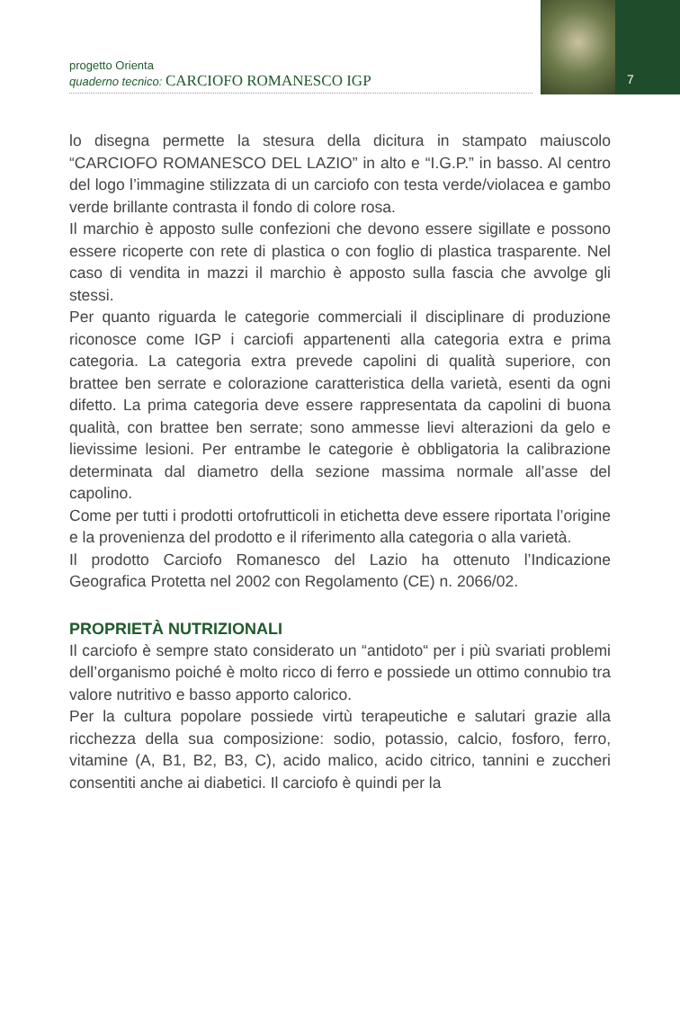progetto Orienta
quaderno tecnico: CARCIOFO ROMANESCO IGP
7
lo disegna permette la stesura della dicitura in stampato maiuscolo “CARCIOFO ROMANESCO DEL LAZIO” in alto e “I.G.P.” in basso. Al centro del logo l’immagine stilizzata di un carciofo con testa verde/violacea e gambo verde brillante contrasta il fondo di colore rosa.
Il marchio è apposto sulle confezioni che devono essere sigillate e possono essere ricoperte con rete di plastica o con foglio di plastica trasparente. Nel caso di vendita in mazzi il marchio è apposto sulla fascia che avvolge gli stessi.
Per quanto riguarda le categorie commerciali il disciplinare di produzione riconosce come IGP i carciofi appartenenti alla categoria extra e prima categoria. La categoria extra prevede capolini di qualità superiore, con brattee ben serrate e colorazione caratteristica della varietà, esenti da ogni difetto. La prima categoria deve essere rappresentata da capolini di buona qualità, con brattee ben serrate; sono ammesse lievi alterazioni da gelo e lievissime lesioni. Per entrambe le categorie è obbligatoria la calibrazione determinata dal diametro della sezione massima normale all’asse del capolino.
Come per tutti i prodotti ortofrutticoli in etichetta deve essere riportata l’origine e la provenienza del prodotto e il riferimento alla categoria o alla varietà.
Il prodotto Carciofo Romanesco del Lazio ha ottenuto l’Indicazione Geografica Protetta nel 2002 con Regolamento (CE) n. 2066/02.
PROPRIETÀ NUTRIZIONALI
Il carciofo è sempre stato considerato un “antidoto“ per i più svariati problemi dell’organismo poiché è molto ricco di ferro e possiede un ottimo connubio tra valore nutritivo e basso apporto calorico.
Per la cultura popolare possiede virtù terapeutiche e salutari grazie alla ricchezza della sua composizione: sodio, potassio, calcio, fosforo, ferro, vitamine (A, B1, B2, B3, C), acido malico, acido citrico, tannini e zuccheri consentiti anche ai diabetici. Il carciofo è quindi per la